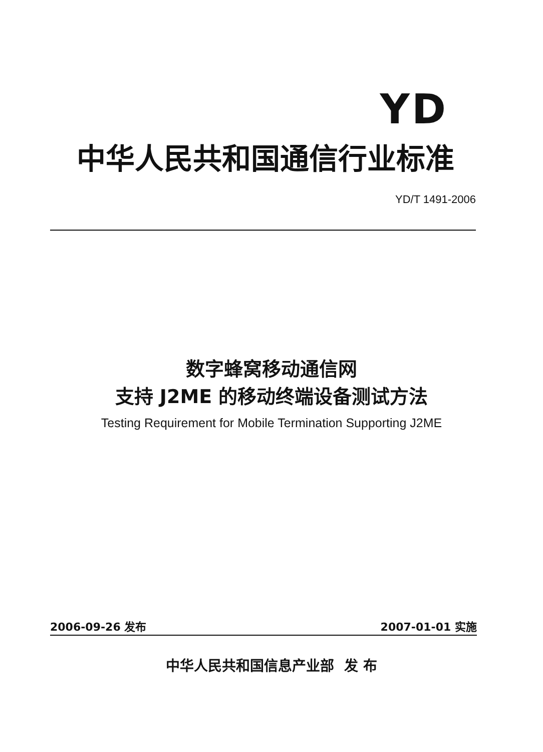YD
中华人民共和国通信行业标准
YD/T 1491-2006
数字蜂窝移动通信网
支持 J2ME 的移动终端设备测试方法
Testing Requirement for Mobile Termination Supporting J2ME
2006-09-26 发布 2007-01-01 实施
中华人民共和国信息产业部 发 布